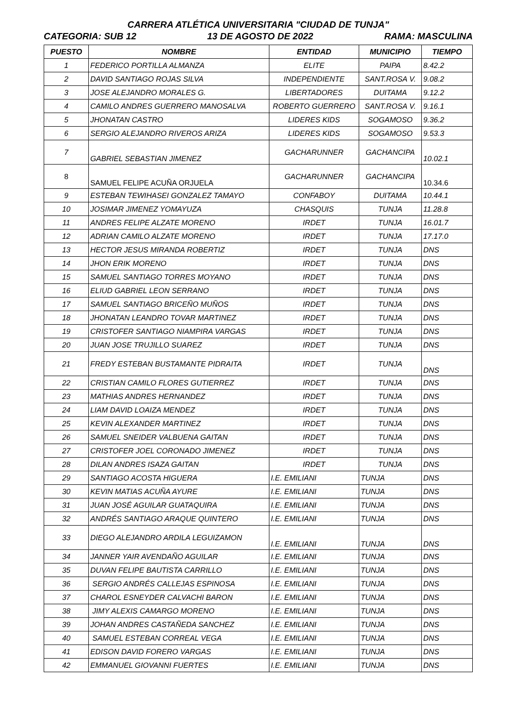CARRERA ATLÉTICA UNIVERSITARIA "CIUDAD DE TUNJA"
CATEGORIA: SUB 12 13 DE AGOSTO DE 2022 RAMA: MASCULINA
| PUESTO | NOMBRE | ENTIDAD | MUNICIPIO | TIEMPO |
| --- | --- | --- | --- | --- |
| 1 | FEDERICO PORTILLA ALMANZA | ELITE | PAIPA | 8.42.2 |
| 2 | DAVID SANTIAGO ROJAS SILVA | INDEPENDIENTE | SANT.ROSA V. | 9.08.2 |
| 3 | JOSE ALEJANDRO MORALES G. | LIBERTADORES | DUITAMA | 9.12.2 |
| 4 | CAMILO ANDRES GUERRERO MANOSALVA | ROBERTO GUERRERO | SANT.ROSA V. | 9.16.1 |
| 5 | JHONATAN CASTRO | LIDERES KIDS | SOGAMOSO | 9.36.2 |
| 6 | SERGIO ALEJANDRO RIVEROS ARIZA | LIDERES KIDS | SOGAMOSO | 9.53.3 |
| 7 | GABRIEL SEBASTIAN JIMENEZ | GACHARUNNER | GACHANCIPA | 10.02.1 |
| 8 | SAMUEL FELIPE ACUÑA ORJUELA | GACHARUNNER | GACHANCIPA | 10.34.6 |
| 9 | ESTEBAN TEWIHASEI GONZALEZ TAMAYO | CONFABOY | DUITAMA | 10.44.1 |
| 10 | JOSIMAR JIMENEZ YOMAYUZA | CHASQUIS | TUNJA | 11.28.8 |
| 11 | ANDRES FELIPE ALZATE MORENO | IRDET | TUNJA | 16.01.7 |
| 12 | ADRIAN CAMILO ALZATE MORENO | IRDET | TUNJA | 17.17.0 |
| 13 | HECTOR JESUS MIRANDA ROBERTIZ | IRDET | TUNJA | DNS |
| 14 | JHON ERIK MORENO | IRDET | TUNJA | DNS |
| 15 | SAMUEL SANTIAGO TORRES MOYANO | IRDET | TUNJA | DNS |
| 16 | ELIUD GABRIEL LEON SERRANO | IRDET | TUNJA | DNS |
| 17 | SAMUEL SANTIAGO BRICEÑO MUÑOS | IRDET | TUNJA | DNS |
| 18 | JHONATAN LEANDRO TOVAR MARTINEZ | IRDET | TUNJA | DNS |
| 19 | CRISTOFER SANTIAGO NIAMPIRA VARGAS | IRDET | TUNJA | DNS |
| 20 | JUAN JOSE TRUJILLO SUAREZ | IRDET | TUNJA | DNS |
| 21 | FREDY ESTEBAN BUSTAMANTE PIDRAITA | IRDET | TUNJA | DNS |
| 22 | CRISTIAN CAMILO FLORES GUTIERREZ | IRDET | TUNJA | DNS |
| 23 | MATHIAS ANDRES HERNANDEZ | IRDET | TUNJA | DNS |
| 24 | LIAM DAVID LOAIZA MENDEZ | IRDET | TUNJA | DNS |
| 25 | KEVIN ALEXANDER MARTINEZ | IRDET | TUNJA | DNS |
| 26 | SAMUEL SNEIDER VALBUENA GAITAN | IRDET | TUNJA | DNS |
| 27 | CRISTOFER JOEL CORONADO JIMENEZ | IRDET | TUNJA | DNS |
| 28 | DILAN ANDRES ISAZA GAITAN | IRDET | TUNJA | DNS |
| 29 | SANTIAGO ACOSTA HIGUERA | I.E. EMILIANI | TUNJA | DNS |
| 30 | KEVIN MATIAS ACUÑA AYURE | I.E. EMILIANI | TUNJA | DNS |
| 31 | JUAN JOSÉ AGUILAR GUATAQUIRA | I.E. EMILIANI | TUNJA | DNS |
| 32 | ANDRÉS SANTIAGO ARAQUE QUINTERO | I.E. EMILIANI | TUNJA | DNS |
| 33 | DIEGO ALEJANDRO ARDILA LEGUIZAMON | I.E. EMILIANI | TUNJA | DNS |
| 34 | JANNER YAIR AVENDAÑO AGUILAR | I.E. EMILIANI | TUNJA | DNS |
| 35 | DUVAN FELIPE BAUTISTA CARRILLO | I.E. EMILIANI | TUNJA | DNS |
| 36 | SERGIO ANDRÉS CALLEJAS ESPINOSA | I.E. EMILIANI | TUNJA | DNS |
| 37 | CHAROL ESNEYDER CALVACHI BARON | I.E. EMILIANI | TUNJA | DNS |
| 38 | JIMY ALEXIS CAMARGO MORENO | I.E. EMILIANI | TUNJA | DNS |
| 39 | JOHAN ANDRES CASTAÑEDA SANCHEZ | I.E. EMILIANI | TUNJA | DNS |
| 40 | SAMUEL ESTEBAN CORREAL VEGA | I.E. EMILIANI | TUNJA | DNS |
| 41 | EDISON DAVID FORERO VARGAS | I.E. EMILIANI | TUNJA | DNS |
| 42 | EMMANUEL GIOVANNI FUERTES | I.E. EMILIANI | TUNJA | DNS |